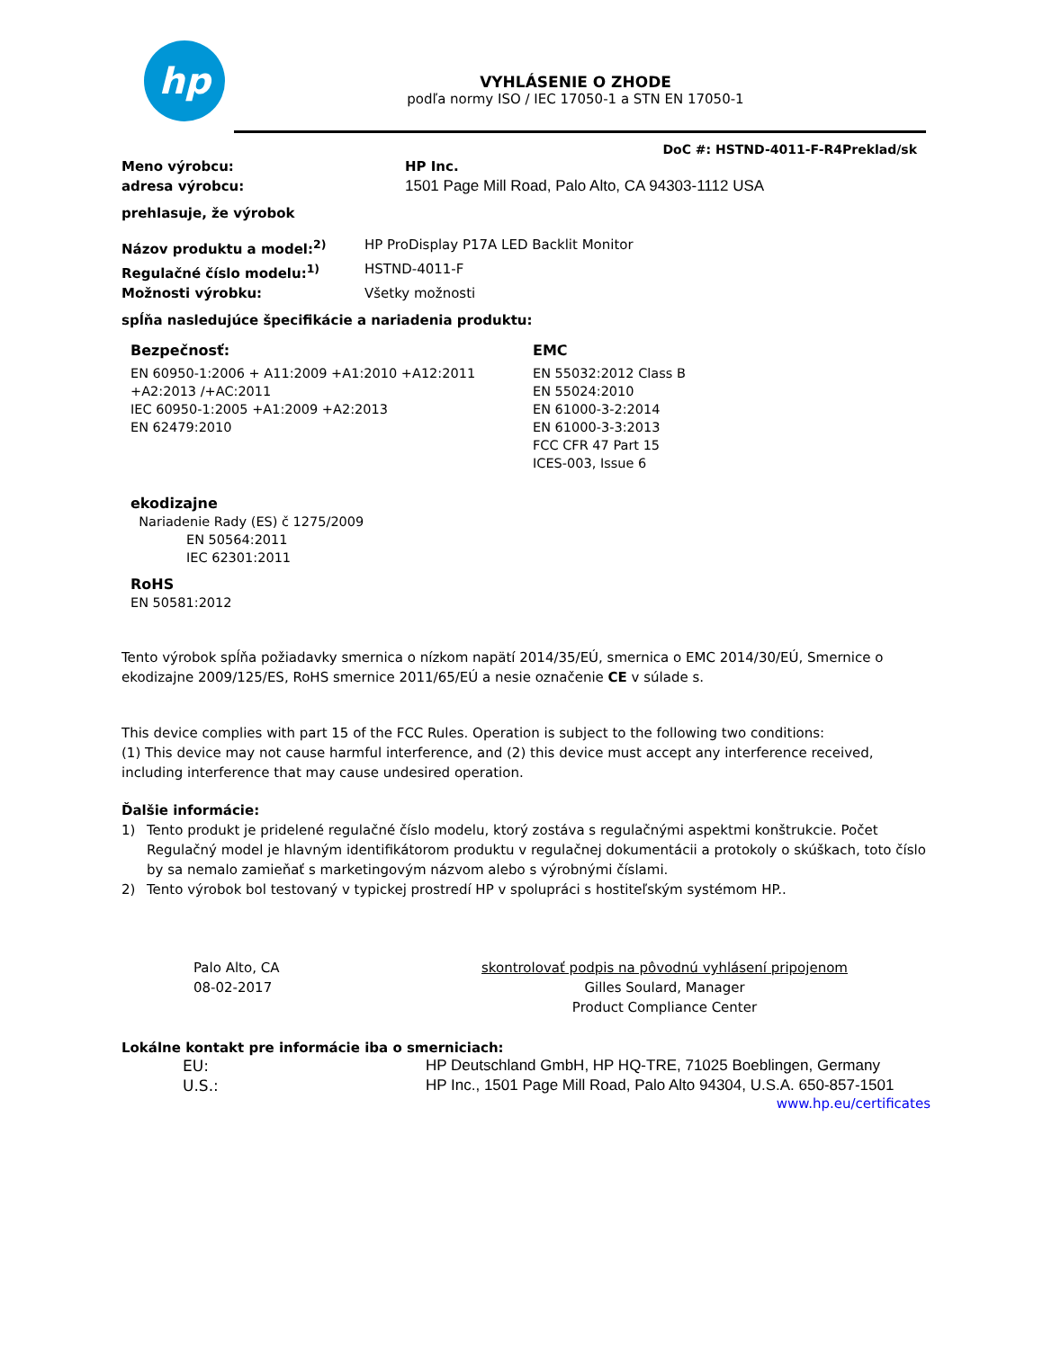hp
VYHLÁSENIE O ZHODE
podľa normy ISO / IEC 17050-1 a STN EN 17050-1
DoC #: HSTND-4011-F-R4Preklad/sk
Meno výrobcu: HP Inc.
adresa výrobcu: 1501 Page Mill Road, Palo Alto, CA 94303-1112 USA
prehlasuje, že výrobok
Názov produktu a model:<sup>2)</sup> HP ProDisplay P17A LED Backlit Monitor
Regulačné číslo modelu:<sup>1)</sup> HSTND-4011-F
Možnosti výrobku: Všetky možnosti
spĺňa nasledujúce špecifikácie a nariadenia produktu:
Bezpečnosť:
EN 60950-1:2006 + A11:2009 +A1:2010 +A12:2011
+A2:2013 /+AC:2011
IEC 60950-1:2005 +A1:2009 +A2:2013
EN 62479:2010
EMC
EN 55032:2012 Class B
EN 55024:2010
EN 61000-3-2:2014
EN 61000-3-3:2013
FCC CFR 47 Part 15
ICES-003, Issue 6
ekodizajne
Nariadenie Rady (ES) č 1275/2009
EN 50564:2011
IEC 62301:2011
RoHS
EN 50581:2012
Tento výrobok spĺňa požiadavky smernica o nízkom napätí 2014/35/EÚ, smernica o EMC 2014/30/EÚ, Smernice o ekodizajne 2009/125/ES, RoHS smernice 2011/65/EÚ a nesie označenie CE v súlade s.
This device complies with part 15 of the FCC Rules. Operation is subject to the following two conditions:
(1) This device may not cause harmful interference, and (2) this device must accept any interference received, including interference that may cause undesired operation.
Ďalšie informácie:
1) Tento produkt je pridelené regulačné číslo modelu, ktorý zostáva s regulačnými aspektmi konštrukcie. Počet Regulačný model je hlavným identifikátorom produktu v regulačnej dokumentácii a protokoly o skúškach, toto číslo by sa nemalo zamieňať s marketingovým názvom alebo s výrobnými číslami.
2) Tento výrobok bol testovaný v typickej prostredí HP v spolupráci s hostiteľským systémom HP..
Palo Alto, CA
08-02-2017
skontrolovať podpis na pôvodnú vyhlásení pripojenom
Gilles Soulard, Manager
Product Compliance Center
Lokálne kontakt pre informácie iba o smerniciach:
EU: HP Deutschland GmbH, HP HQ-TRE, 71025 Boeblingen, Germany
U.S.: HP Inc., 1501 Page Mill Road, Palo Alto 94304, U.S.A. 650-857-1501
www.hp.eu/certificates